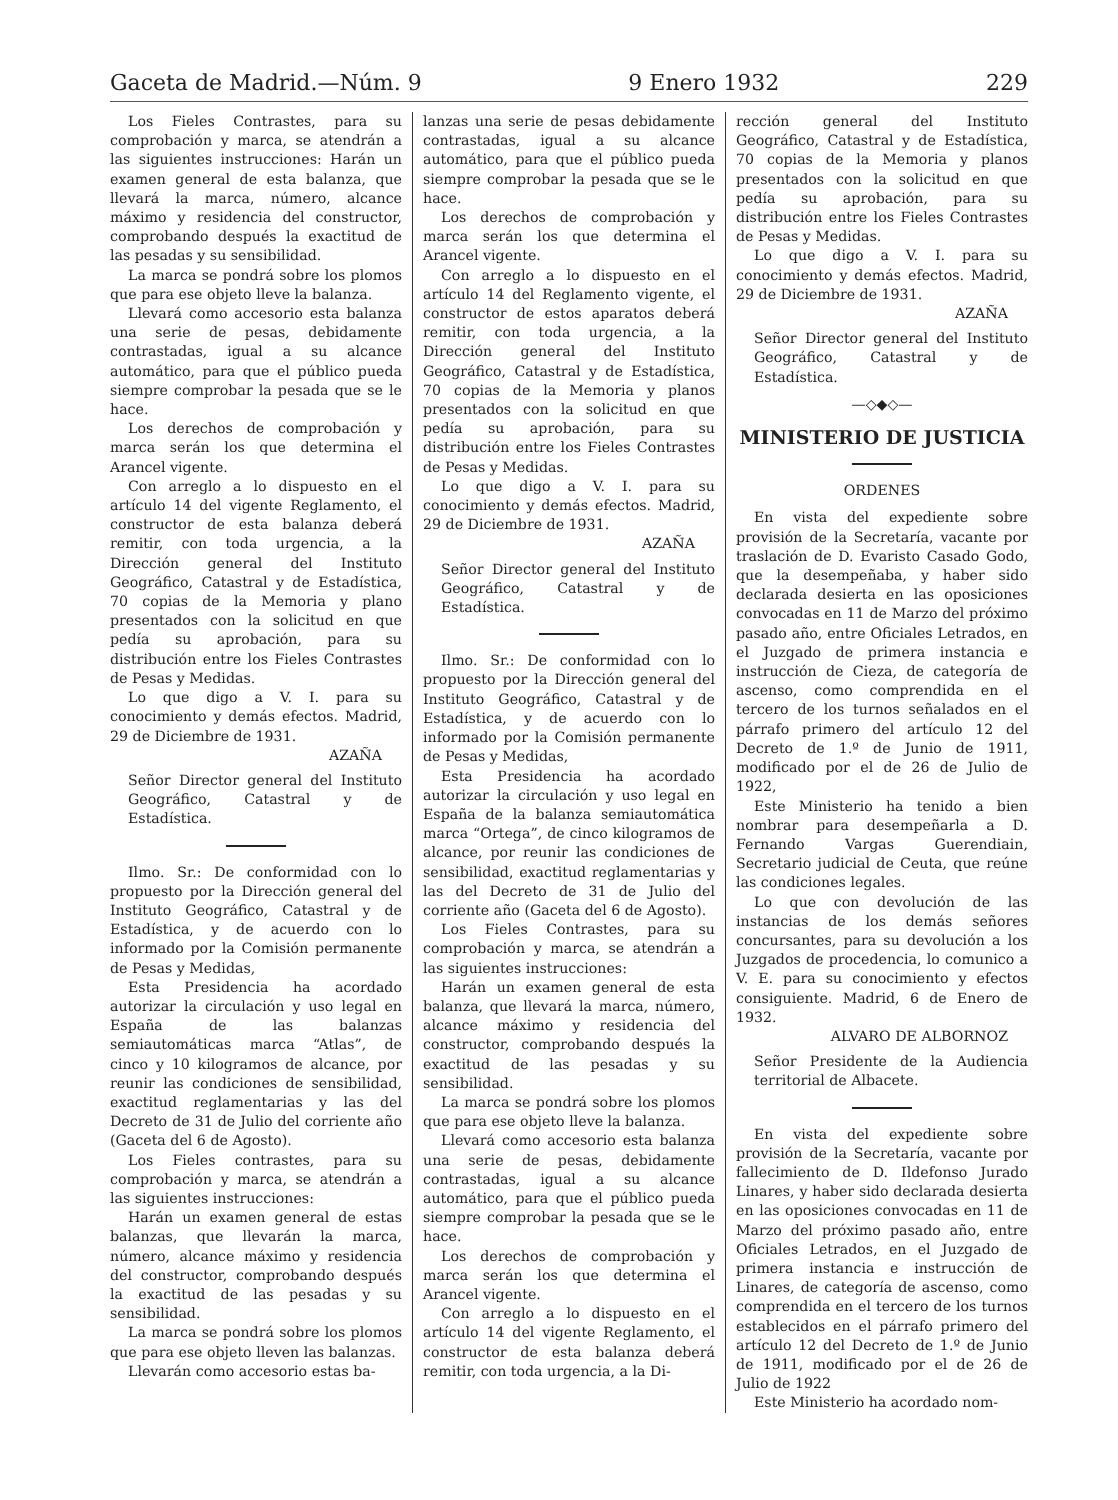Gaceta de Madrid.—Núm. 9 9 Enero 1932 229
Los Fieles Contrastes, para su comprobación y marca, se atendrán a las siguientes instrucciones: Harán un examen general de esta balanza, que llevará la marca, número, alcance máximo y residencia del constructor, comprobando después la exactitud de las pesadas y su sensibilidad.
La marca se pondrá sobre los plomos que para ese objeto lleve la balanza.
Llevará como accesorio esta balanza una serie de pesas, debidamente contrastadas, igual a su alcance automático, para que el público pueda siempre comprobar la pesada que se le hace.
Los derechos de comprobación y marca serán los que determina el Arancel vigente.
Con arreglo a lo dispuesto en el artículo 14 del vigente Reglamento, el constructor de esta balanza deberá remitir, con toda urgencia, a la Dirección general del Instituto Geográfico, Catastral y de Estadística, 70 copias de la Memoria y plano presentados con la solicitud en que pedía su aprobación, para su distribución entre los Fieles Contrastes de Pesas y Medidas.
Lo que digo a V. I. para su conocimiento y demás efectos. Madrid, 29 de Diciembre de 1931.
AZAÑA
Señor Director general del Instituto Geográfico, Catastral y de Estadística.
Ilmo. Sr.: De conformidad con lo propuesto por la Dirección general del Instituto Geográfico, Catastral y de Estadística, y de acuerdo con lo informado por la Comisión permanente de Pesas y Medidas,
Esta Presidencia ha acordado autorizar la circulación y uso legal en España de las balanzas semiautomáticas marca “Atlas”, de cinco y 10 kilogramos de alcance, por reunir las condiciones de sensibilidad, exactitud reglamentarias y las del Decreto de 31 de Julio del corriente año (Gaceta del 6 de Agosto).
Los Fieles contrastes, para su comprobación y marca, se atendrán a las siguientes instrucciones:
Harán un examen general de estas balanzas, que llevarán la marca, número, alcance máximo y residencia del constructor, comprobando después la exactitud de las pesadas y su sensibilidad.
La marca se pondrá sobre los plomos que para ese objeto lleven las balanzas.
Llevarán como accesorio estas ba-
lanzas una serie de pesas debidamente contrastadas, igual a su alcance automático, para que el público pueda siempre comprobar la pesada que se le hace.
Los derechos de comprobación y marca serán los que determina el Arancel vigente.
Con arreglo a lo dispuesto en el artículo 14 del Reglamento vigente, el constructor de estos aparatos deberá remitir, con toda urgencia, a la Dirección general del Instituto Geográfico, Catastral y de Estadística, 70 copias de la Memoria y planos presentados con la solicitud en que pedía su aprobación, para su distribución entre los Fieles Contrastes de Pesas y Medidas.
Lo que digo a V. I. para su conocimiento y demás efectos. Madrid, 29 de Diciembre de 1931.
AZAÑA
Señor Director general del Instituto Geográfico, Catastral y de Estadística.
Ilmo. Sr.: De conformidad con lo propuesto por la Dirección general del Instituto Geográfico, Catastral y de Estadística, y de acuerdo con lo informado por la Comisión permanente de Pesas y Medidas,
Esta Presidencia ha acordado autorizar la circulación y uso legal en España de la balanza semiautomática marca “Ortega”, de cinco kilogramos de alcance, por reunir las condiciones de sensibilidad, exactitud reglamentarias y las del Decreto de 31 de Julio del corriente año (Gaceta del 6 de Agosto).
Los Fieles Contrastes, para su comprobación y marca, se atendrán a las siguientes instrucciones:
Harán un examen general de esta balanza, que llevará la marca, número, alcance máximo y residencia del constructor, comprobando después la exactitud de las pesadas y su sensibilidad.
La marca se pondrá sobre los plomos que para ese objeto lleve la balanza.
Llevará como accesorio esta balanza una serie de pesas, debidamente contrastadas, igual a su alcance automático, para que el público pueda siempre comprobar la pesada que se le hace.
Los derechos de comprobación y marca serán los que determina el Arancel vigente.
Con arreglo a lo dispuesto en el artículo 14 del vigente Reglamento, el constructor de esta balanza deberá remitir, con toda urgencia, a la Di-
rección general del Instituto Geográfico, Catastral y de Estadística, 70 copias de la Memoria y planos presentados con la solicitud en que pedía su aprobación, para su distribución entre los Fieles Contrastes de Pesas y Medidas.
Lo que digo a V. I. para su conocimiento y demás efectos. Madrid, 29 de Diciembre de 1931.
AZAÑA
Señor Director general del Instituto Geográfico, Catastral y de Estadística.
—◇◆◇—
MINISTERIO DE JUSTICIA
ORDENES
En vista del expediente sobre provisión de la Secretaría, vacante por traslación de D. Evaristo Casado Godo, que la desempeñaba, y haber sido declarada desierta en las oposiciones convocadas en 11 de Marzo del próximo pasado año, entre Oficiales Letrados, en el Juzgado de primera instancia e instrucción de Cieza, de categoría de ascenso, como comprendida en el tercero de los turnos señalados en el párrafo primero del artículo 12 del Decreto de 1.º de Junio de 1911, modificado por el de 26 de Julio de 1922,
Este Ministerio ha tenido a bien nombrar para desempeñarla a D. Fernando Vargas Guerendiain, Secretario judicial de Ceuta, que reúne las condiciones legales.
Lo que con devolución de las instancias de los demás señores concursantes, para su devolución a los Juzgados de procedencia, lo comunico a V. E. para su conocimiento y efectos consiguiente. Madrid, 6 de Enero de 1932.
ALVARO DE ALBORNOZ
Señor Presidente de la Audiencia territorial de Albacete.
En vista del expediente sobre provisión de la Secretaría, vacante por fallecimiento de D. Ildefonso Jurado Linares, y haber sido declarada desierta en las oposiciones convocadas en 11 de Marzo del próximo pasado año, entre Oficiales Letrados, en el Juzgado de primera instancia e instrucción de Linares, de categoría de ascenso, como comprendida en el tercero de los turnos establecidos en el párrafo primero del artículo 12 del Decreto de 1.º de Junio de 1911, modificado por el de 26 de Julio de 1922
Este Ministerio ha acordado nom-